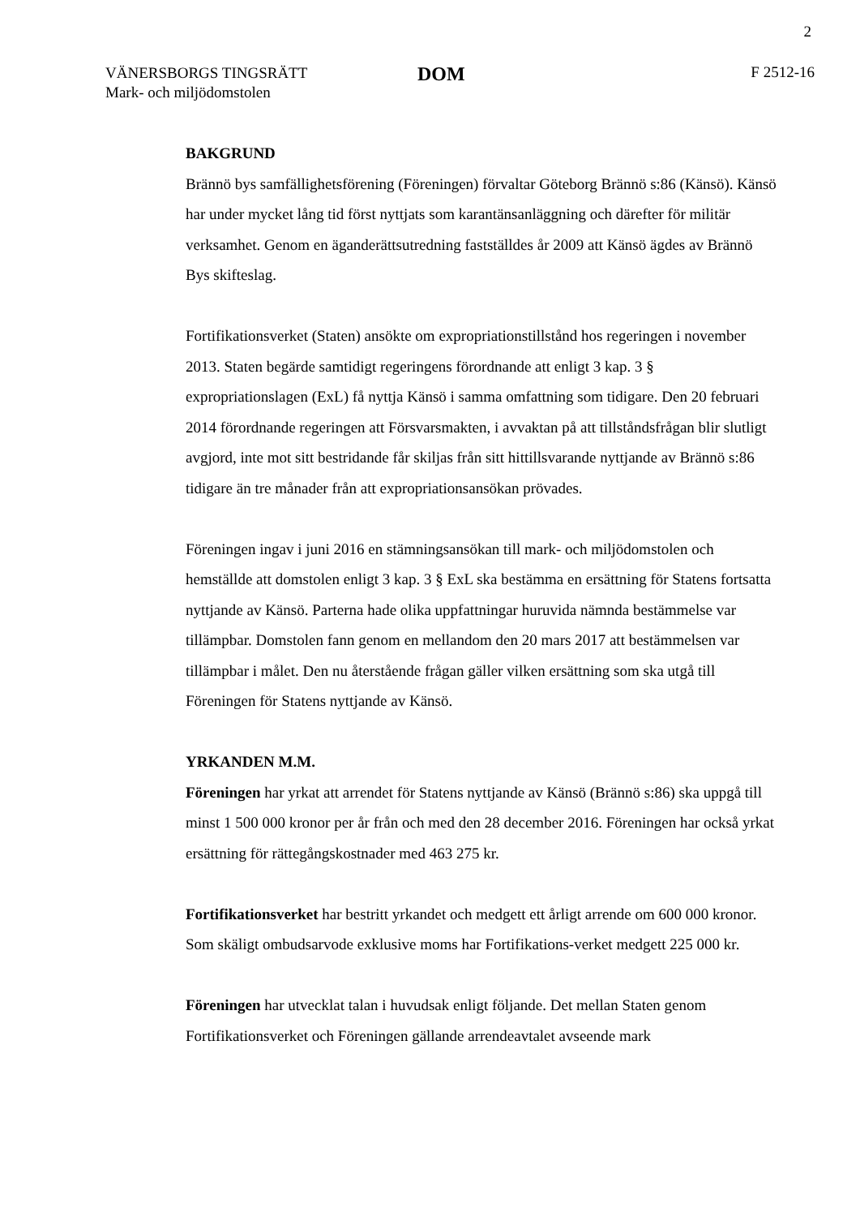2
VÄNERSBORGS TINGSRÄTT
Mark- och miljödomstolen
DOM
F 2512-16
BAKGRUND
Brännö bys samfällighetsförening (Föreningen) förvaltar Göteborg Brännö s:86 (Känsö). Känsö har under mycket lång tid först nyttjats som karantänsanläggning och därefter för militär verksamhet. Genom en äganderättsutredning fastställdes år 2009 att Känsö ägdes av Brännö Bys skifteslag.
Fortifikationsverket (Staten) ansökte om expropriationstillstånd hos regeringen i november 2013. Staten begärde samtidigt regeringens förordnande att enligt 3 kap. 3 § expropriationslagen (ExL) få nyttja Känsö i samma omfattning som tidigare. Den 20 februari 2014 förordnande regeringen att Försvarsmakten, i avvaktan på att tillståndsfrågan blir slutligt avgjord, inte mot sitt bestridande får skiljas från sitt hittillsvarande nyttjande av Brännö s:86 tidigare än tre månader från att expropriationsansökan prövades.
Föreningen ingav i juni 2016 en stämningsansökan till mark- och miljödomstolen och hemställde att domstolen enligt 3 kap. 3 § ExL ska bestämma en ersättning för Statens fortsatta nyttjande av Känsö. Parterna hade olika uppfattningar huruvida nämnda bestämmelse var tillämpbar. Domstolen fann genom en mellandom den 20 mars 2017 att bestämmelsen var tillämpbar i målet. Den nu återstående frågan gäller vilken ersättning som ska utgå till Föreningen för Statens nyttjande av Känsö.
YRKANDEN M.M.
Föreningen har yrkat att arrendet för Statens nyttjande av Känsö (Brännö s:86) ska uppgå till minst 1 500 000 kronor per år från och med den 28 december 2016. Föreningen har också yrkat ersättning för rättegångskostnader med 463 275 kr.
Fortifikationsverket har bestritt yrkandet och medgett ett årligt arrende om 600 000 kronor. Som skäligt ombudsarvode exklusive moms har Fortifikations-verket medgett 225 000 kr.
Föreningen har utvecklat talan i huvudsak enligt följande. Det mellan Staten genom Fortifikationsverket och Föreningen gällande arrendeavtalet avseende mark